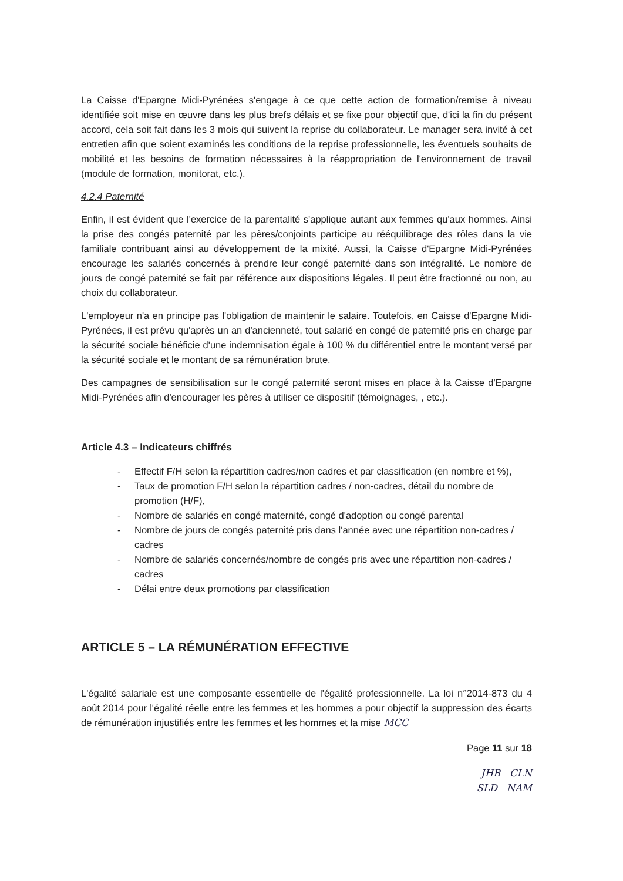La Caisse d'Epargne Midi-Pyrénées s'engage à ce que cette action de formation/remise à niveau identifiée soit mise en œuvre dans les plus brefs délais et se fixe pour objectif que, d'ici la fin du présent accord, cela soit fait dans les 3 mois qui suivent la reprise du collaborateur. Le manager sera invité à cet entretien afin que soient examinés les conditions de la reprise professionnelle, les éventuels souhaits de mobilité et les besoins de formation nécessaires à la réappropriation de l'environnement de travail (module de formation, monitorat, etc.).
4.2.4 Paternité
Enfin, il est évident que l'exercice de la parentalité s'applique autant aux femmes qu'aux hommes. Ainsi la prise des congés paternité par les pères/conjoints participe au rééquilibrage des rôles dans la vie familiale contribuant ainsi au développement de la mixité. Aussi, la Caisse d'Epargne Midi-Pyrénées encourage les salariés concernés à prendre leur congé paternité dans son intégralité. Le nombre de jours de congé paternité se fait par référence aux dispositions légales. Il peut être fractionné ou non, au choix du collaborateur.
L'employeur n'a en principe pas l'obligation de maintenir le salaire. Toutefois, en Caisse d'Epargne Midi-Pyrénées, il est prévu qu'après un an d'ancienneté, tout salarié en congé de paternité pris en charge par la sécurité sociale bénéficie d'une indemnisation égale à 100 % du différentiel entre le montant versé par la sécurité sociale et le montant de sa rémunération brute.
Des campagnes de sensibilisation sur le congé paternité seront mises en place à la Caisse d'Epargne Midi-Pyrénées afin d'encourager les pères à utiliser ce dispositif (témoignages, , etc.).
Article 4.3 – Indicateurs chiffrés
- Effectif F/H selon la répartition cadres/non cadres et par classification (en nombre et %),
- Taux de promotion F/H selon la répartition cadres / non-cadres, détail du nombre de promotion (H/F),
- Nombre de salariés en congé maternité, congé d'adoption ou congé parental
- Nombre de jours de congés paternité pris dans l'année avec une répartition non-cadres / cadres
- Nombre de salariés concernés/nombre de congés pris avec une répartition non-cadres / cadres
- Délai entre deux promotions par classification
ARTICLE 5 – LA RÉMUNÉRATION EFFECTIVE
L'égalité salariale est une composante essentielle de l'égalité professionnelle. La loi n°2014-873 du 4 août 2014 pour l'égalité réelle entre les femmes et les hommes a pour objectif la suppression des écarts de rémunération injustifiés entre les femmes et les hommes et la mise MCC
Page 11 sur 18
JHB CLN
SLD NAM